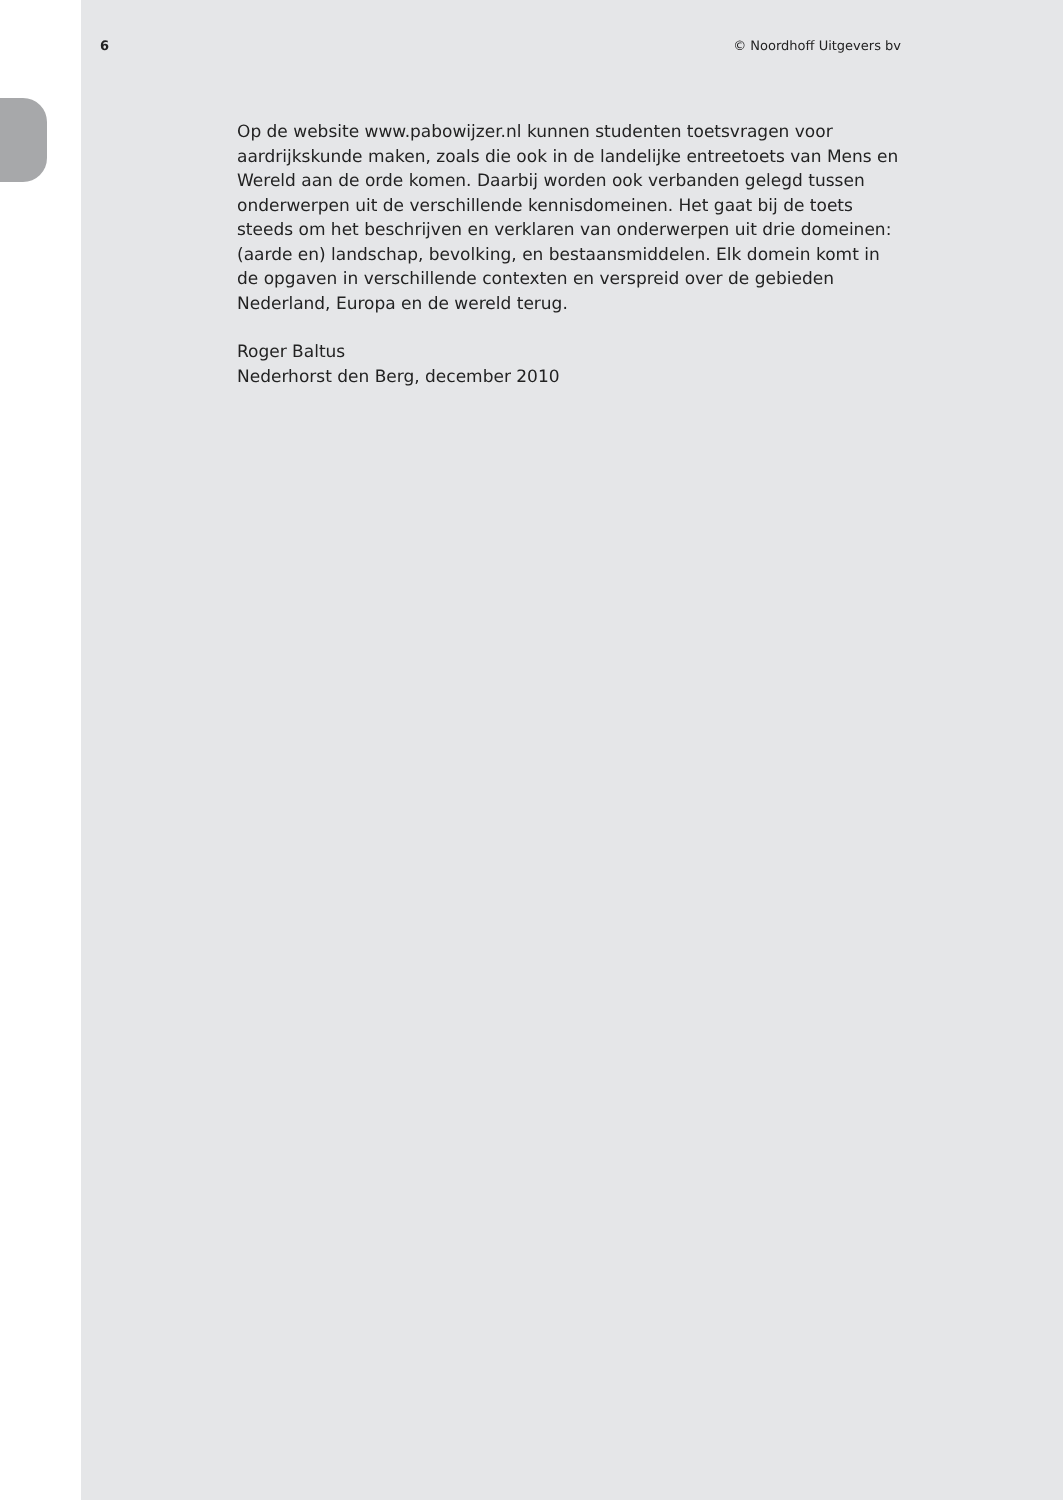6 © Noordhoff Uitgevers bv
Op de website www.pabowijzer.nl kunnen studenten toetsvragen voor aardrijkskunde maken, zoals die ook in de landelijke entreetoets van Mens en Wereld aan de orde komen. Daarbij worden ook verbanden gelegd tussen onderwerpen uit de verschillende kennisdomeinen. Het gaat bij de toets steeds om het beschrijven en verklaren van onderwerpen uit drie domeinen: (aarde en) landschap, bevolking, en bestaansmiddelen. Elk domein komt in de opgaven in verschillende contexten en verspreid over de gebieden Nederland, Europa en de wereld terug.
Roger Baltus
Nederhorst den Berg, december 2010